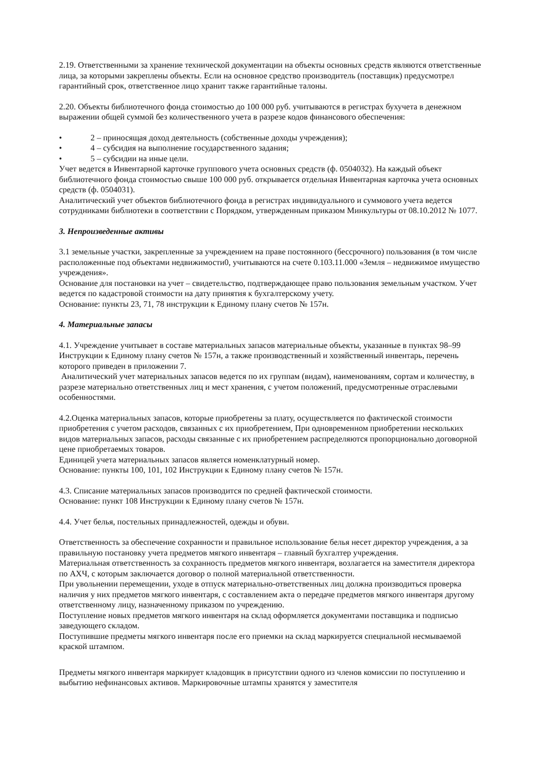2.19. Ответственными за хранение технической документации на объекты основных средств являются ответственные лица, за которыми закреплены объекты. Если на основное средство производитель (поставщик) предусмотрел гарантийный срок, ответственное лицо хранит также гарантийные талоны.
2.20. Объекты библиотечного фонда стоимостью до 100 000 руб. учитываются в регистрах бухучета в денежном выражении общей суммой без количественного учета в разрезе кодов финансового обеспечения:
• 2 – приносящая доход деятельность (собственные доходы учреждения);
• 4 – субсидия на выполнение государственного задания;
• 5 – субсидии на иные цели.
Учет ведется в Инвентарной карточке группового учета основных средств (ф. 0504032). На каждый объект библиотечного фонда стоимостью свыше 100 000 руб. открывается отдельная Инвентарная карточка учета основных средств (ф. 0504031).
Аналитический учет объектов библиотечного фонда в регистрах индивидуального и суммового учета ведется сотрудниками библиотеки в соответствии с Порядком, утвержденным приказом Минкультуры от 08.10.2012 № 1077.
3. Непроизведенные активы
3.1 земельные участки, закрепленные за учреждением на праве постоянного (бессрочного) пользования (в том числе расположенные под объектами недвижимости0, учитываются на счете 0.103.11.000 «Земля – недвижимое имущество учреждения».
Основание для постановки на учет – свидетельство, подтверждающее право пользования земельным участком. Учет ведется по кадастровой стоимости на дату принятия к бухгалтерскому учету.
Основание: пункты 23, 71, 78 инструкции к Единому плану счетов № 157н.
4. Материальные запасы
4.1. Учреждение учитывает в составе материальных запасов материальные объекты, указанные в пунктах 98–99 Инструкции к Единому плану счетов № 157н, а также производственный и хозяйственный инвентарь, перечень которого приведен в приложении 7.
Аналитический учет материальных запасов ведется по их группам (видам), наименованиям, сортам и количеству, в разрезе материально ответственных лиц и мест хранения, с учетом положений, предусмотренные отраслевыми особенностями.
4.2.Оценка материальных запасов, которые приобретены за плату, осуществляется по фактической стоимости приобретения с учетом расходов, связанных с их приобретением, При одновременном приобретении нескольких видов материальных запасов, расходы связанные с их приобретением распределяются пропорционально договорной цене приобретаемых товаров.
Единицей учета материальных запасов является номенклатурный номер.
Основание: пункты 100, 101, 102 Инструкции к Единому плану счетов № 157н.
4.3. Списание материальных запасов производится по средней фактической стоимости.
Основание: пункт 108 Инструкции к Единому плану счетов № 157н.
4.4. Учет белья, постельных принадлежностей, одежды и обуви.
Ответственность за обеспечение сохранности и правильное использование белья несет директор учреждения, а за правильную постановку учета предметов мягкого инвентаря – главный бухгалтер учреждения.
Материальная ответственность за сохранность предметов мягкого инвентаря, возлагается на заместителя директора по АХЧ, с которым заключается договор о полной материальной ответственности.
При увольнении перемещении, уходе в отпуск материально-ответственных лиц должна производиться проверка наличия у них предметов мягкого инвентаря, с составлением акта о передаче предметов мягкого инвентаря другому ответственному лицу, назначенному приказом по учреждению.
Поступление новых предметов мягкого инвентаря на склад оформляется документами поставщика и подписью заведующего складом.
Поступившие предметы мягкого инвентаря после его приемки на склад маркируется специальной несмываемой краской штампом.
Предметы мягкого инвентаря маркирует кладовщик в присутствии одного из членов комиссии по поступлению и выбытию нефинансовых активов. Маркировочные штампы хранятся у заместителя